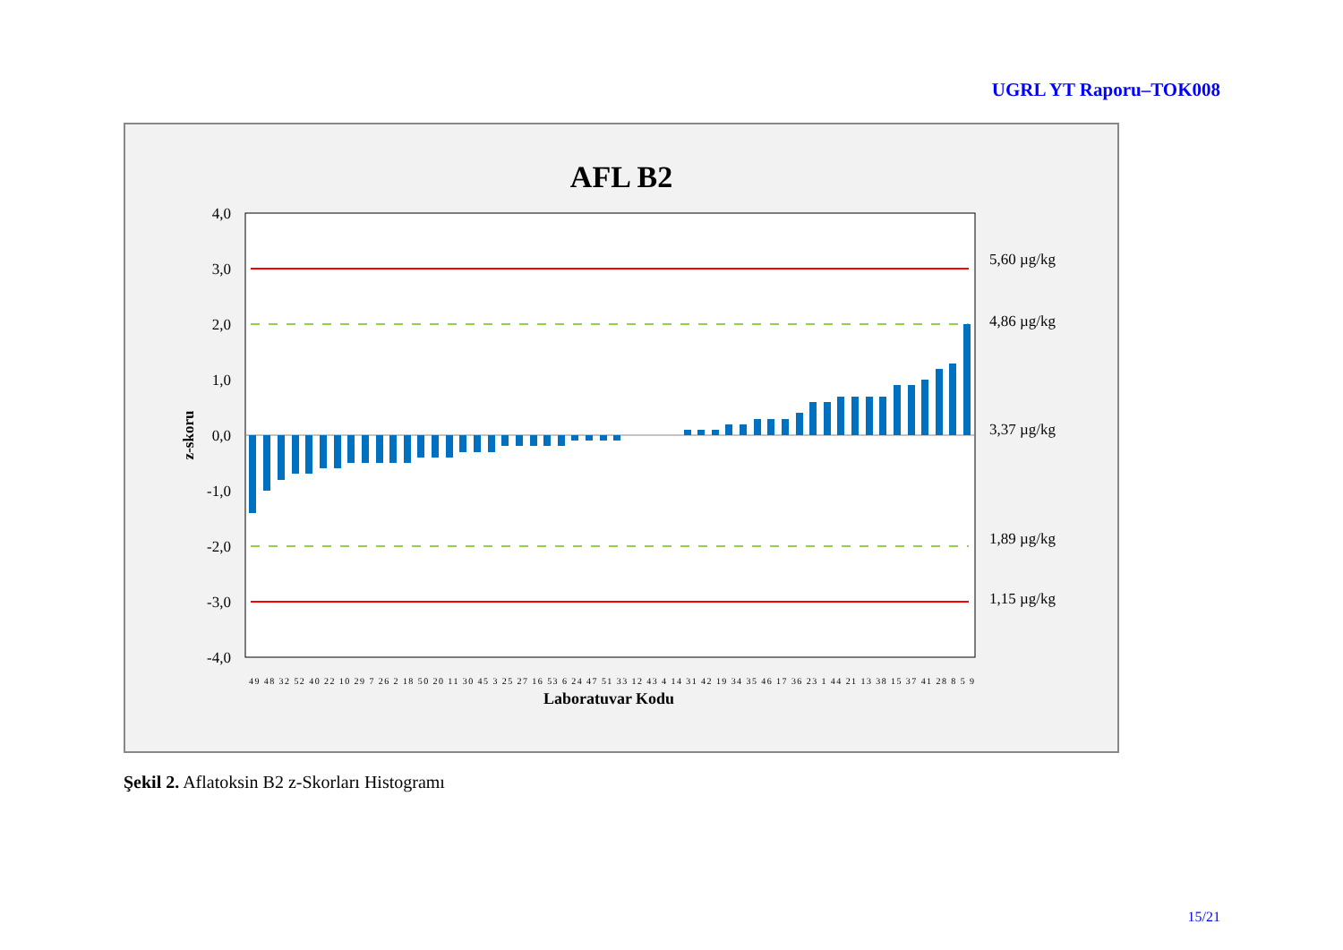UGRL YT Raporu–TOK008
AFL B2
4,0
3,0
2,0
1,0
0,0
-1,0
-2,0
-3,0
-4,0
5,60 µg/kg
4,86 µg/kg
3,37 µg/kg
1,89 µg/kg
1,15 µg/kg
z-skoru
Laboratuvar Kodu
49 48 32 52 40 22 10 29 7 26 2 18 50 20 11 30 45 3 25 27 16 53 6 24 47 51 33 12 43 4 14 31 42 19 34 35 46 17 36 23 1 44 21 13 38 15 37 41 28 8 5 9
Şekil 2. Aflatoksin B2 z-Skorları Histogramı
15/21